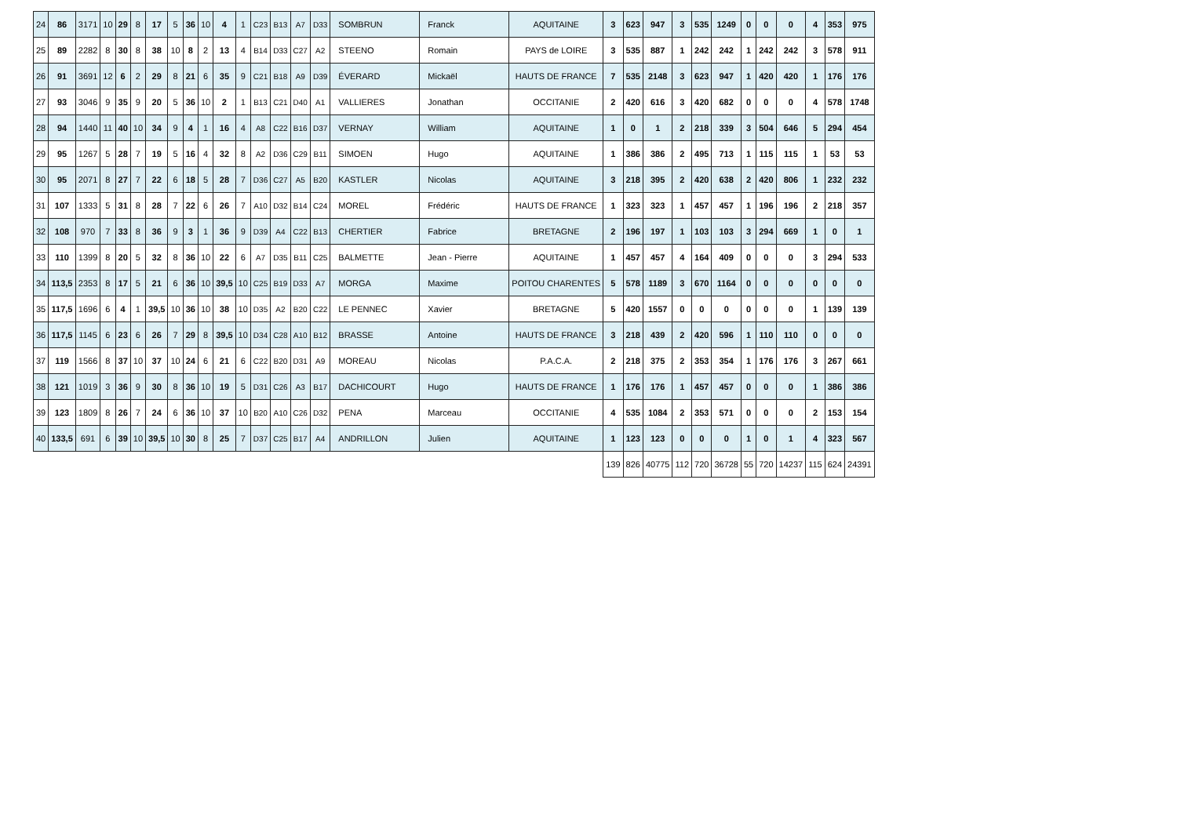| 24 | 86 | 3171 | 10 | 29 | 8 | 17 | 5 | 36 | 10 | 4 | 1 | C23 | B13 | A7 | D33 | SOMBRUN | Franck | AQUITAINE | 3 | 623 | 947 | 3 | 535 | 1249 | 0 | 0 | 0 | 4 | 353 | 975 |
| 25 | 89 | 2282 | 8 | 30 | 8 | 38 | 10 | 8 | 2 | 13 | 4 | B14 | D33 | C27 | A2 | STEENO | Romain | PAYS de LOIRE | 3 | 535 | 887 | 1 | 242 | 242 | 1 | 242 | 242 | 3 | 578 | 911 |
| 26 | 91 | 3691 | 12 | 6 | 2 | 29 | 8 | 21 | 6 | 35 | 9 | C21 | B18 | A9 | D39 | ÉVERARD | Mickaël | HAUTS DE FRANCE | 7 | 535 | 2148 | 3 | 623 | 947 | 1 | 420 | 420 | 1 | 176 | 176 |
| 27 | 93 | 3046 | 9 | 35 | 9 | 20 | 5 | 36 | 10 | 2 | 1 | B13 | C21 | D40 | A1 | VALLIERES | Jonathan | OCCITANIE | 2 | 420 | 616 | 3 | 420 | 682 | 0 | 0 | 0 | 4 | 578 | 1748 |
| 28 | 94 | 1440 | 11 | 40 | 10 | 34 | 9 | 4 | 1 | 16 | 4 | A8 | C22 | B16 | D37 | VERNAY | William | AQUITAINE | 1 | 0 | 1 | 2 | 218 | 339 | 3 | 504 | 646 | 5 | 294 | 454 |
| 29 | 95 | 1267 | 5 | 28 | 7 | 19 | 5 | 16 | 4 | 32 | 8 | A2 | D36 | C29 | B11 | SIMOEN | Hugo | AQUITAINE | 1 | 386 | 386 | 2 | 495 | 713 | 1 | 115 | 115 | 1 | 53 | 53 |
| 30 | 95 | 2071 | 8 | 27 | 7 | 22 | 6 | 18 | 5 | 28 | 7 | D36 | C27 | A5 | B20 | KASTLER | Nicolas | AQUITAINE | 3 | 218 | 395 | 2 | 420 | 638 | 2 | 420 | 806 | 1 | 232 | 232 |
| 31 | 107 | 1333 | 5 | 31 | 8 | 28 | 7 | 22 | 6 | 26 | 7 | A10 | D32 | B14 | C24 | MOREL | Frédéric | HAUTS DE FRANCE | 1 | 323 | 323 | 1 | 457 | 457 | 1 | 196 | 196 | 2 | 218 | 357 |
| 32 | 108 | 970 | 7 | 33 | 8 | 36 | 9 | 3 | 1 | 36 | 9 | D39 | A4 | C22 | B13 | CHERTIER | Fabrice | BRETAGNE | 2 | 196 | 197 | 1 | 103 | 103 | 3 | 294 | 669 | 1 | 0 | 1 |
| 33 | 110 | 1399 | 8 | 20 | 5 | 32 | 8 | 36 | 10 | 22 | 6 | A7 | D35 | B11 | C25 | BALMETTE | Jean - Pierre | AQUITAINE | 1 | 457 | 457 | 4 | 164 | 409 | 0 | 0 | 0 | 3 | 294 | 533 |
| 34 | 113,5 | 2353 | 8 | 17 | 5 | 21 | 6 | 36 | 10 | 39,5 | 10 | C25 | B19 | D33 | A7 | MORGA | Maxime | POITOU CHARENTES | 5 | 578 | 1189 | 3 | 670 | 1164 | 0 | 0 | 0 | 0 | 0 | 0 |
| 35 | 117,5 | 1696 | 6 | 4 | 1 | 39,5 | 10 | 36 | 10 | 38 | 10 | D35 | A2 | B20 | C22 | LE PENNEC | Xavier | BRETAGNE | 5 | 420 | 1557 | 0 | 0 | 0 | 0 | 0 | 0 | 1 | 139 | 139 |
| 36 | 117,5 | 1145 | 6 | 23 | 6 | 26 | 7 | 29 | 8 | 39,5 | 10 | D34 | C28 | A10 | B12 | BRASSE | Antoine | HAUTS DE FRANCE | 3 | 218 | 439 | 2 | 420 | 596 | 1 | 110 | 110 | 0 | 0 | 0 |
| 37 | 119 | 1566 | 8 | 37 | 10 | 37 | 10 | 24 | 6 | 21 | 6 | C22 | B20 | D31 | A9 | MOREAU | Nicolas | P.A.C.A. | 2 | 218 | 375 | 2 | 353 | 354 | 1 | 176 | 176 | 3 | 267 | 661 |
| 38 | 121 | 1019 | 3 | 36 | 9 | 30 | 8 | 36 | 10 | 19 | 5 | D31 | C26 | A3 | B17 | DACHICOURT | Hugo | HAUTS DE FRANCE | 1 | 176 | 176 | 1 | 457 | 457 | 0 | 0 | 0 | 1 | 386 | 386 |
| 39 | 123 | 1809 | 8 | 26 | 7 | 24 | 6 | 36 | 10 | 37 | 10 | B20 | A10 | C26 | D32 | PENA | Marceau | OCCITANIE | 4 | 535 | 1084 | 2 | 353 | 571 | 0 | 0 | 0 | 2 | 153 | 154 |
| 40 | 133,5 | 691 | 6 | 39 | 10 | 39,5 | 10 | 30 | 8 | 25 | 7 | D37 | C25 | B17 | A4 | ANDRILLON | Julien | AQUITAINE | 1 | 123 | 123 | 0 | 0 | 0 | 1 | 0 | 1 | 4 | 323 | 567 |
| | | | | | | | | | | | | | | | | | | | 139 | 826 | 40775 | 112 | 720 | 36728 | 55 | 720 | 14237 | 115 | 624 | 24391 |